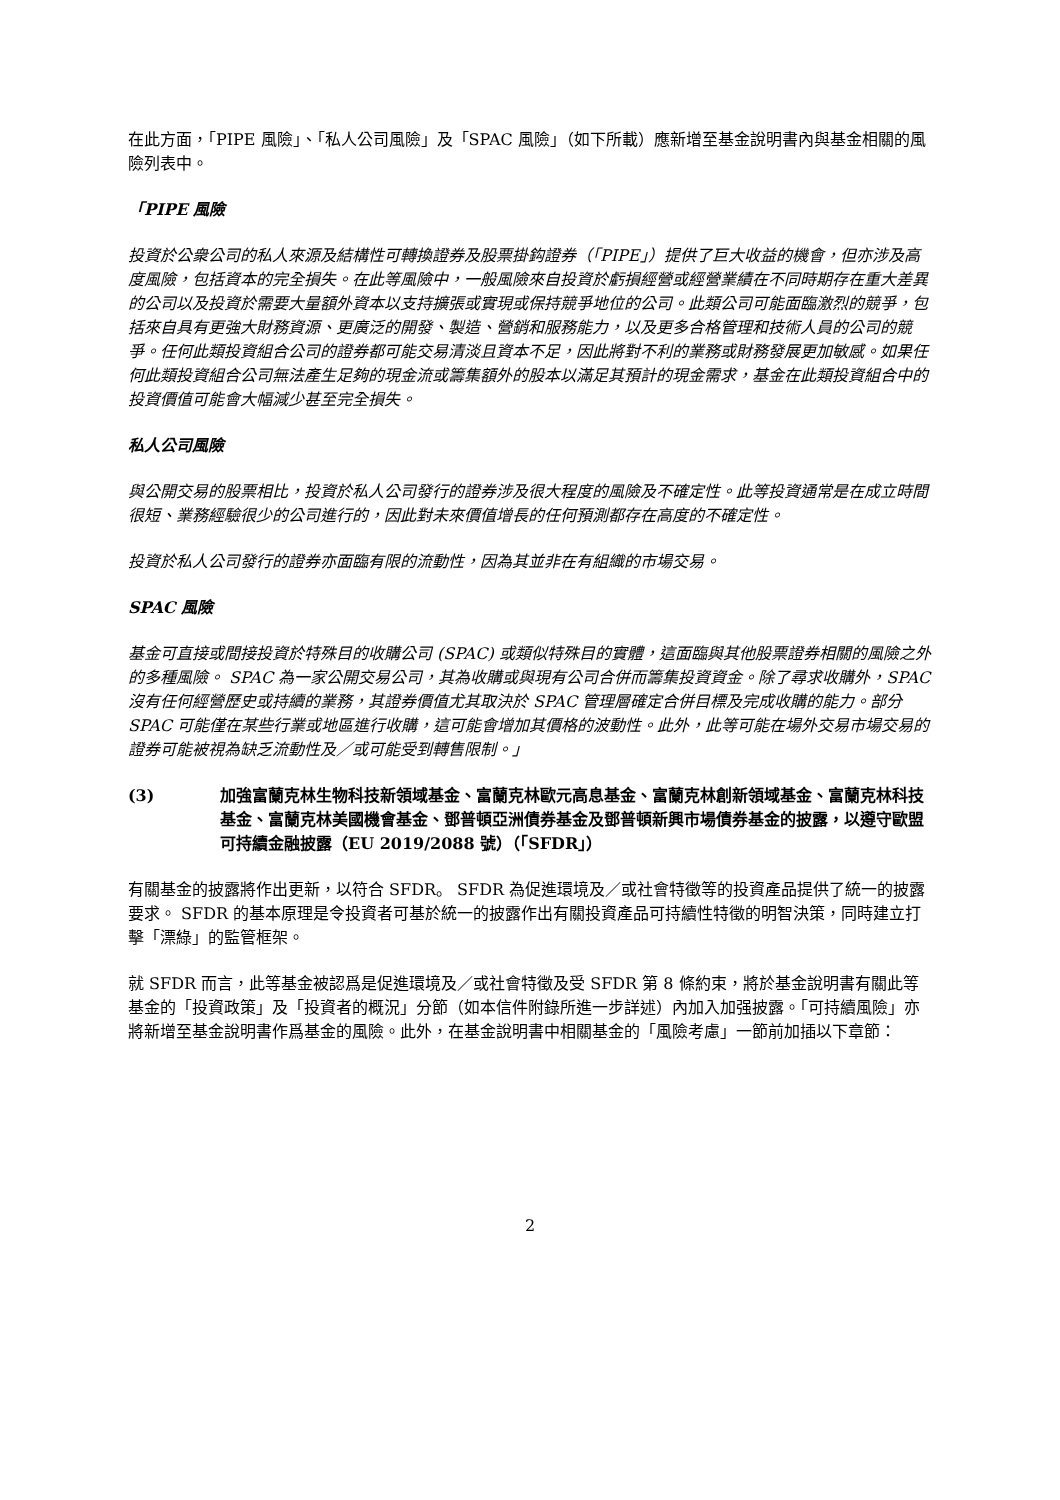在此方面，「PIPE 風險」、「私人公司風險」及「SPAC 風險」（如下所載）應新增至基金說明書內與基金相關的風險列表中。
「PIPE 風險
投資於公衆公司的私人來源及結構性可轉換證券及股票掛鈎證券（「PIPE」）提供了巨大收益的機會，但亦涉及高度風險，包括資本的完全損失。在此等風險中，一般風險來自投資於虧損經營或經營業績在不同時期存在重大差異的公司以及投資於需要大量額外資本以支持擴張或實現或保持競爭地位的公司。此類公司可能面臨激烈的競爭，包括來自具有更強大財務資源、更廣泛的開發、製造、營銷和服務能力，以及更多合格管理和技術人員的公司的競爭。任何此類投資組合公司的證券都可能交易清淡且資本不足，因此將對不利的業務或財務發展更加敏感。如果任何此類投資組合公司無法產生足夠的現金流或籌集額外的股本以滿足其預計的現金需求，基金在此類投資組合中的投資價值可能會大幅減少甚至完全損失。
私人公司風險
與公開交易的股票相比，投資於私人公司發行的證券涉及很大程度的風險及不確定性。此等投資通常是在成立時間很短、業務經驗很少的公司進行的，因此對未來價值增長的任何預測都存在高度的不確定性。
投資於私人公司發行的證券亦面臨有限的流動性，因為其並非在有組織的市場交易。
SPAC 風險
基金可直接或間接投資於特殊目的收購公司 (SPAC) 或類似特殊目的實體，這面臨與其他股票證券相關的風險之外的多種風險。 SPAC 為一家公開交易公司，其為收購或與現有公司合併而籌集投資資金。除了尋求收購外，SPAC 沒有任何經營歷史或持續的業務，其證券價值尤其取決於 SPAC 管理層確定合併目標及完成收購的能力。部分 SPAC 可能僅在某些行業或地區進行收購，這可能會增加其價格的波動性。此外，此等可能在場外交易市場交易的證券可能被視為缺乏流動性及／或可能受到轉售限制。」
(3) 加強富蘭克林生物科技新領域基金、富蘭克林歐元高息基金、富蘭克林創新領域基金、富蘭克林科技基金、富蘭克林美國機會基金、鄧普頓亞洲債券基金及鄧普頓新興市場債券基金的披露，以遵守歐盟可持續金融披露（EU 2019/2088 號）（「SFDR」）
有關基金的披露將作出更新，以符合 SFDR。 SFDR 為促進環境及／或社會特徵等的投資產品提供了統一的披露要求。 SFDR 的基本原理是令投資者可基於統一的披露作出有關投資產品可持續性特徵的明智決策，同時建立打擊「漂綠」的監管框架。
就 SFDR 而言，此等基金被認爲是促進環境及／或社會特徵及受 SFDR 第 8 條約束，將於基金說明書有關此等基金的「投資政策」及「投資者的概況」分節（如本信件附錄所進一步詳述）內加入加强披露。「可持續風險」亦將新增至基金說明書作爲基金的風險。此外，在基金說明書中相關基金的「風險考慮」一節前加插以下章節：
2